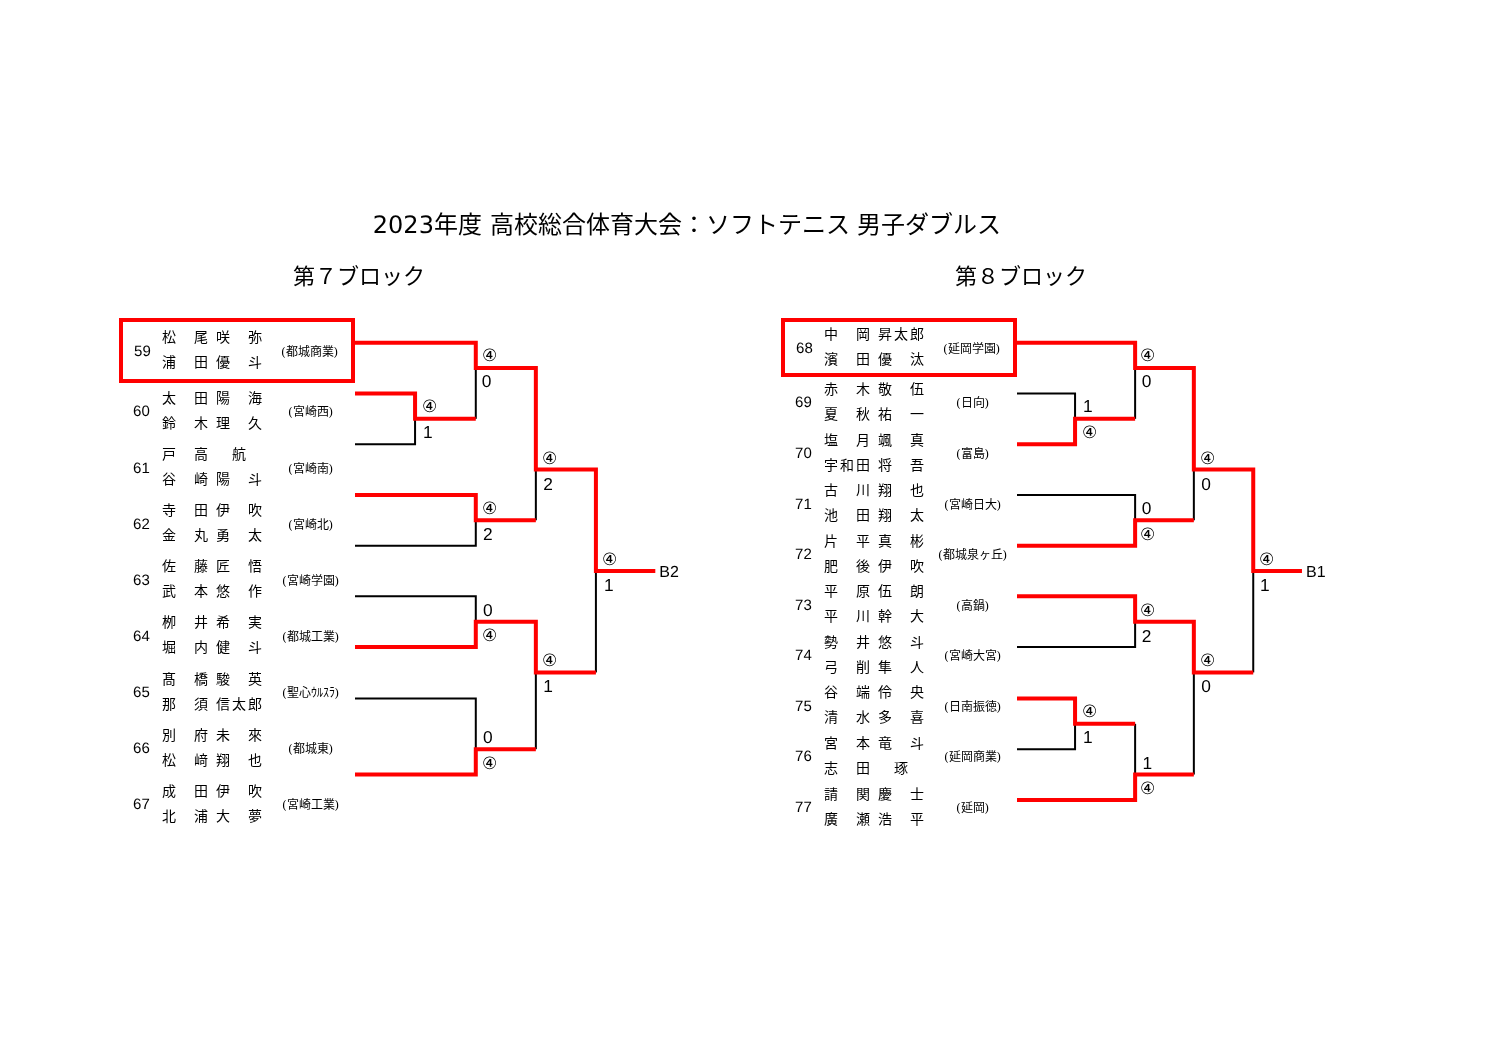2023年度 高校総合体育大会：ソフトテニス 男子ダブルス
第７ブロック
| 59 | 松 尾 咲 弥 浦 田 優 斗 | (都城商業) |
| 60 | 太 田 陽 海 鈴 木 理 久 | (宮崎西) |
| 61 | 戸 高 航 谷 崎 陽 斗 | (宮崎南) |
| 62 | 寺 田 伊 吹 金 丸 勇 太 | (宮崎北) |
| 63 | 佐 藤 匠 悟 武 本 悠 作 | (宮崎学園) |
| 64 | 栁 井 希 実 堀 内 健 斗 | (都城工業) |
| 65 | 髙 橋 駿 英 那 須 信太郎 | (聖心ｳﾙｽﾗ) |
| 66 | 別 府 未 來 松 﨑 翔 也 | (都城東) |
| 67 | 成 田 伊 吹 北 浦 大 夢 | (宮崎工業) |
④
0
④
1
④
2
④
2
④
1
B2
0
④
④
1
0
④
第８ブロック
| 68 | 中 岡 昇太郎 濱 田 優 汰 | (延岡学園) |
| 69 | 赤 木 敬 伍 夏 秋 祐 一 | (日向) |
| 70 | 塩 月 颯 真 宇和田 将 吾 | (富島) |
| 71 | 古 川 翔 也 池 田 翔 太 | (宮崎日大) |
| 72 | 片 平 真 彬 肥 後 伊 吹 | (都城泉ヶ丘) |
| 73 | 平 原 伍 朗 平 川 幹 大 | (高鍋) |
| 74 | 勢 井 悠 斗 弓 削 隼 人 | (宮崎大宮) |
| 75 | 谷 端 伶 央 清 水 多 喜 | (日南振徳) |
| 76 | 宮 本 竜 斗 志 田 琢 | (延岡商業) |
| 77 | 請 関 慶 士 廣 瀬 浩 平 | (延岡) |
④
0
1
④
④
0
0
④
④
1
B1
④
2
④
0
④
1
1
④